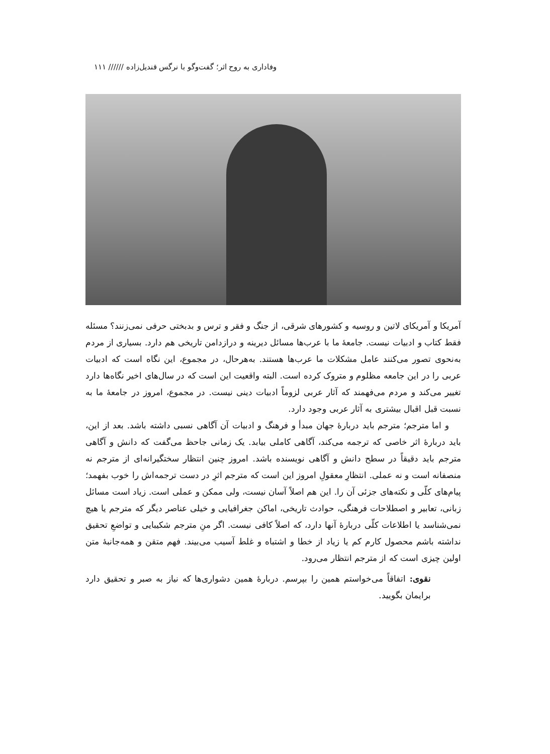وفاداری به روح اثر؛ گفت‌وگو با نرگس قندیل‌زاده ////// ۱۱۱
آمریکا و آمریکای لاتین و روسیه و کشورهای شرقی، از جنگ و فقر و ترس و بدبختی حرفی نمی‌زنند؟ مسئله فقط کتاب و ادبیات نیست. جامعهٔ ما با عرب‌ها مسائل دیرینه و درازدامن تاریخی هم دارد. بسیاری از مردم به‌نحوی تصور می‌کنند عامل مشکلات ما عرب‌ها هستند. به‌هرحال، در مجموع، این نگاه است که ادبیات عربی را در این جامعه مظلوم و متروک کرده است. البته واقعیت این است که در سال‌های اخیر نگاه‌ها دارد تغییر می‌کند و مردم می‌فهمند که آثار عربی لزوماً ادبیات دینی نیست. در مجموع، امروز در جامعهٔ ما به نسبت قبل اقبال بیشتری به آثار عربی وجود دارد.
و اما مترجم؛ مترجم باید دربارهٔ جهان مبدأ و فرهنگ و ادبیات آن آگاهی نسبی داشته باشد. بعد از این، باید دربارهٔ اثر خاصی که ترجمه می‌کند، آگاهی کاملی بیابد. یک زمانی جاحظ می‌گفت که دانش و آگاهی مترجم باید دقیقاً در سطح دانش و آگاهی نویسنده باشد. امروز چنین انتظار سختگیرانه‌ای از مترجم نه منصفانه است و نه عملی. انتظارِ معقولِ امروز این است که مترجم اثرِ در دست ترجمه‌اش را خوب بفهمد؛ پیام‌های کلّی و نکته‌های جزئی آن را. این هم اصلاً آسان نیست، ولی ممکن و عملی است. زیاد است مسائل زبانی، تعابیر و اصطلاحات فرهنگی، حوادث تاریخی، اماکن جغرافیایی و خیلی عناصر دیگر که مترجم یا هیچ نمی‌شناسد یا اطلاعات کلّی دربارهٔ آنها دارد، که اصلاً کافی نیست. اگر منِ مترجم شکیبایی و تواضعِ تحقیق نداشته باشم محصول کارم کم یا زیاد از خطا و اشتباه و غلط آسیب می‌بیند. فهم متقن و همه‌جانبهٔ متن اولین چیزی است که از مترجم انتظار می‌رود.
نقوی: اتفاقاً می‌خواستم همین را بپرسم. دربارهٔ همین دشواری‌ها که نیاز به صبر و تحقیق دارد برایمان بگویید.